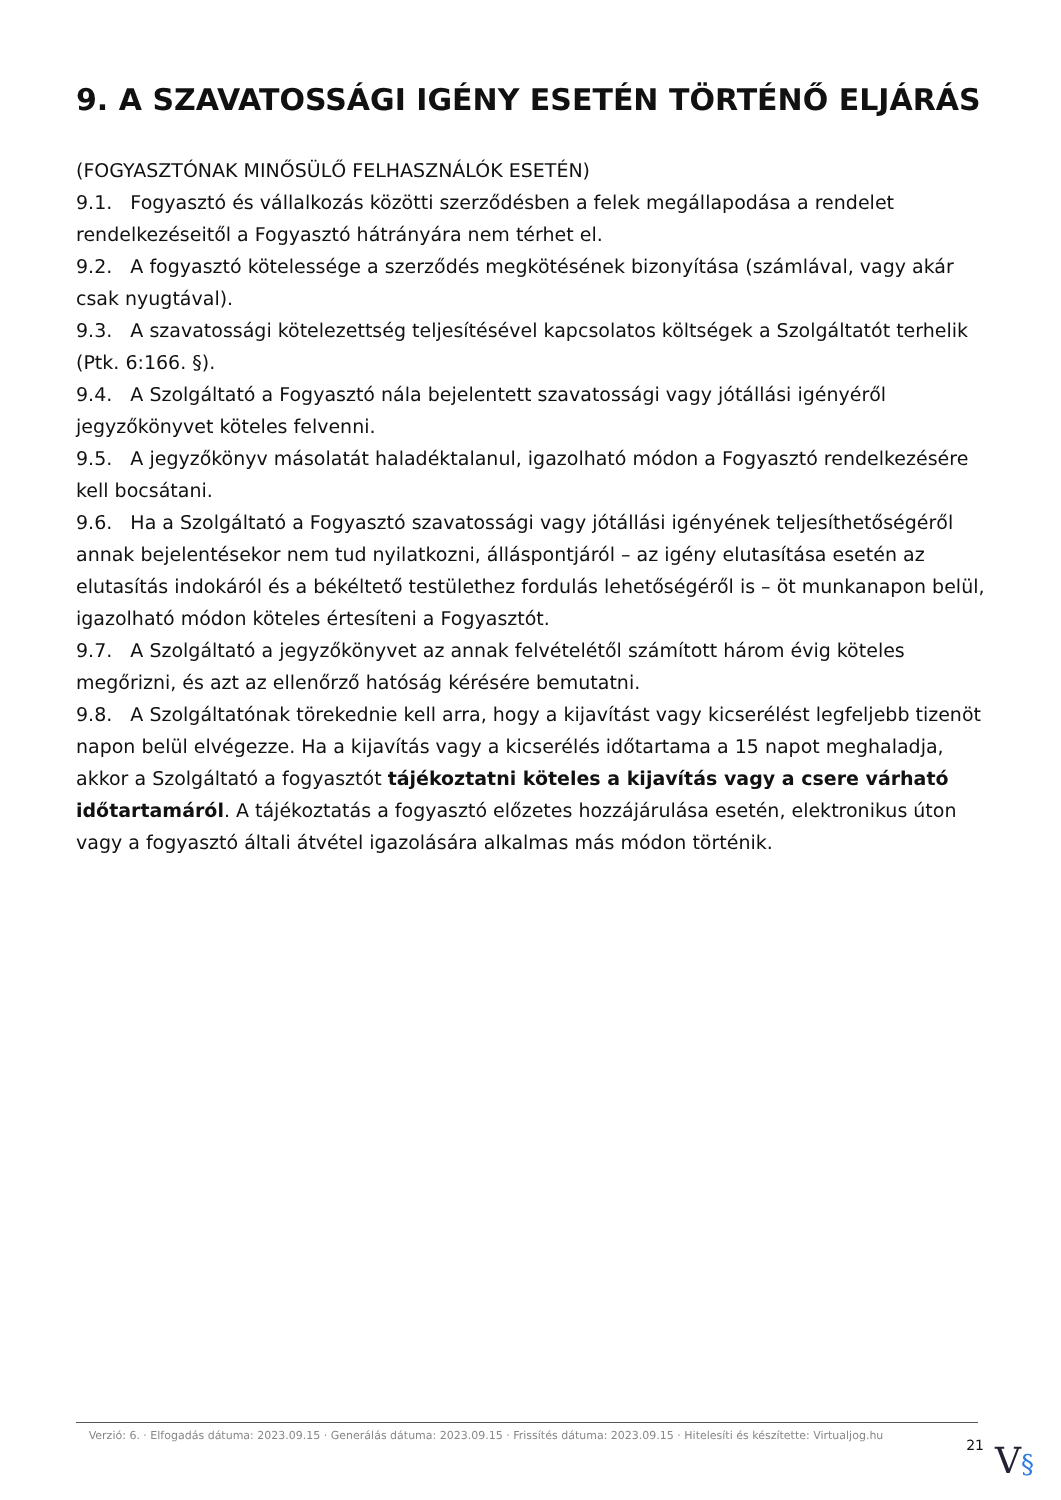9. A SZAVATOSSÁGI IGÉNY ESETÉN TÖRTÉNŐ ELJÁRÁS
(FOGYASZTÓNAK MINŐSÜLŐ FELHASZNÁLÓK ESETÉN)
9.1. Fogyasztó és vállalkozás közötti szerződésben a felek megállapodása a rendelet rendelkezéseitől a Fogyasztó hátrányára nem térhet el.
9.2. A fogyasztó kötelessége a szerződés megkötésének bizonyítása (számlával, vagy akár csak nyugtával).
9.3. A szavatossági kötelezettség teljesítésével kapcsolatos költségek a Szolgáltatót terhelik (Ptk. 6:166. §).
9.4. A Szolgáltató a Fogyasztó nála bejelentett szavatossági vagy jótállási igényéről jegyzőkönyvet köteles felvenni.
9.5. A jegyzőkönyv másolatát haladéktalanul, igazolható módon a Fogyasztó rendelkezésére kell bocsátani.
9.6. Ha a Szolgáltató a Fogyasztó szavatossági vagy jótállási igényének teljesíthetőségéről annak bejelentésekor nem tud nyilatkozni, álláspontjáról – az igény elutasítása esetén az elutasítás indokáról és a békéltető testülethez fordulás lehetőségéről is – öt munkanapon belül, igazolható módon köteles értesíteni a Fogyasztót.
9.7. A Szolgáltató a jegyzőkönyvet az annak felvételétől számított három évig köteles megőrizni, és azt az ellenőrző hatóság kérésére bemutatni.
9.8. A Szolgáltatónak törekednie kell arra, hogy a kijavítást vagy kicserélést legfeljebb tizenöt napon belül elvégezze. Ha a kijavítás vagy a kicserélés időtartama a 15 napot meghaladja, akkor a Szolgáltató a fogyasztót tájékoztatni köteles a kijavítás vagy a csere várható időtartamáról. A tájékoztatás a fogyasztó előzetes hozzájárulása esetén, elektronikus úton vagy a fogyasztó általi átvétel igazolására alkalmas más módon történik.
Verzió: 6. · Elfogadás dátuma: 2023.09.15 · Generálás dátuma: 2023.09.15 · Frissítés dátuma: 2023.09.15 · Hitelesíti és készítette: Virtualjog.hu
21
V§